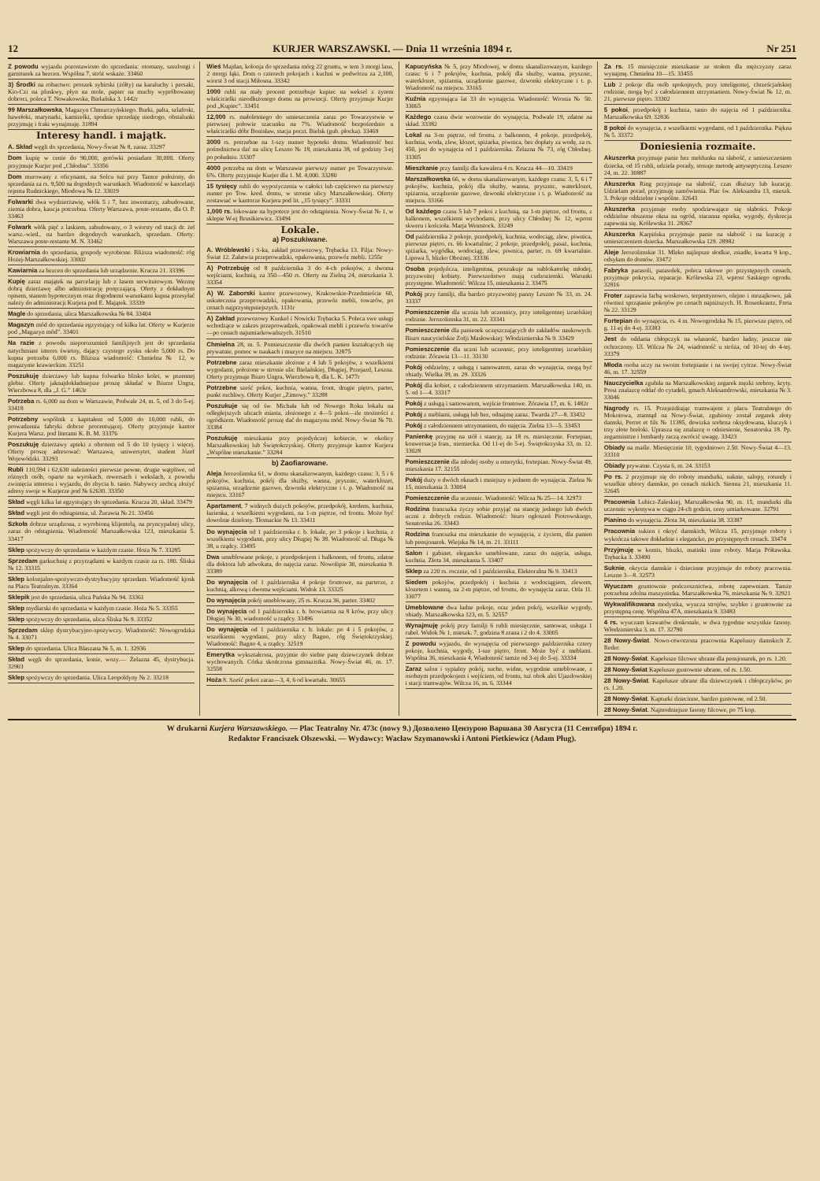12 KURJER WARSZAWSKI. — Dnia 11 września 1894 r. Nr 251
Z powodu wyjazdu pozostawiono do sprzedania: otomany, szezlongi i garniturek za bezcen. Wspólna 7, stróż wskaże. 33460
3) Środki na robactwo: proszek sybirski (żółty) na karaluchy i persaki, Kio-Czi na pluskwy, płyn na mole, papier na muchy wypróbowanej dobroci, poleca T. Nowakowska, Bielańska 3. 1442r
99 Marszałkowska, Magazyn Chmurczyńskiego. Burki, palta, szlafroki, hawełoki, marynarki, kamizelki, spodnie sprzedaję niedrogo, obstalunki przyjmuję i fraki wynajmuję. 31894
Interesy handl. i majątk.
A. Skład węgli do sprzedania, Nowy-Świat № 8, zaraz. 33297
Dom kupię w cenie do 90,000, gotówki posiadam 30,000. Oferty przyjmuje Kurjer pod „Chłodna”. 33356
Dom murowany z oficynami, na Solcu tuż przy Tamce położony, do sprzedania za rs. 9,500 na dogodnych warunkach. Wiadomość w kancelarji rejenta Rudnickiego, Miodowa № 12. 33019
Folwarki dwa wydzierżawię, włók 5 i 7, bez inwentarzy, zabudowane, ziemia dobra, kaucja potrzebna. Oferty Warszawa, poste-restante, dla O. P. 33463
Folwark włók pięć z laskiem, zabudowany, o 3 wiorsty od stacji dr. żel warsz.-wied., na bardzo dogodnych warunkach, sprzedam. Oferty: Warszawa poste-restante M. N. 33462
Krowiarnia do sprzedania, gospody wyrobione. Bliższa wiadomość: róg Hożej-Marszałkowskiej. 33002
Kawiarnia za bezcen do sprzedania lub urządzenie. Krucza 21. 33396
Kupię zaraz majątek na parcelację lub z lasem serwitutowym. Wezmę dobrą dzierżawę albo administrację poręczającą. Oferty z dokładnym opisem, stanem hypotecznym oraz dogodnemi warunkami kupna przesyłać należy do administracji Kurjera pod E. Majątek. 33339
Magle do sprzedania, ulica Marszałkowska № 84. 33404
Magazyn mód do sprzedania egzystujący od kilku lat. Oferty w Kurjerze pod „Magazyn mód”. 33401
Na razie z powodu nieporozumień familijnych jest do sprzedania natychmiast interes świetny, dający czystego zysku około 5,000 rs. Do kupna potrzeba 6,000 rs. Bliższa wiadomość: Chmielna № 12, w magazynie krawieckim. 33251
Poszukuję dzierżawy lub kupna folwarku blisko kolei, w pszennej glebie. Oferty jaknajdokładniejsze proszę składać w Biurze Ungra, Wierzbowa 8, dla „J. G.” 1463r
Potrzeba rs. 6,000 na dom w Warszawie, Podwale 24, m. 5, od 3 do 5-ej. 33418
Potrzebny wspólnik z kapitałem od 5,000 do 10,000 rubli, do prowadzenia fabryki dobrze procentującej. Oferty przyjmuje kantor Kurjera Warsz. pod literami K. B. M. 33376
Poszukuję dzierżawy apteki z obrotem od 5 do 10 tysięcy i więcej. Oferty proszę adresować: Warszawa, uniwersytet, student Józef Wojewódzki. 33293
Rubli 110,594 i 62,630 należności pierwsze pewne, drugie wątpliwe, od różnych osób, oparte na wyrokach, rewersach i wekslach, z powodu zwinięcia interesu i wyjazdu, do zbycia b. tanio. Nabywcy zechcą złożyć adresy swoje w Kurjerze pod № 62630. 33350
Skład węgli kilka lat egzystujący do sprzedania. Krucza 20, skład. 33479
Skład węgli jest do odstąpienia, ul. Żurawia № 21. 33456
Szkoła dobrze urządzona, z wyrobioną klijentelą, na pryncypalnej ulicy, zaraz do odstąpienia. Wiadomość Marszałkowska 123, mieszkania 5. 33417
Sklep spożywczy do sprzedania w każdym czasie. Hoża № 7. 33285
Sprzedam garkuchnię z przyrządami w każdym czasie za rs. 180. Śliska № 12. 33315
Sklep kolonjalno-spożywczo-dystrybucyjny sprzedam. Wiadomość kjosk na Placu Teatralnym. 33364
Sklepik jest do sprzedania, ulica Pańska № 94. 33361
Sklep mydlarski do sprzedania w każdym czasie. Hoża № 5. 33355
Sklep spożywczy do sprzedania, ulica Śliska № 9. 33352
Sprzedam sklep dystrybucyjno-spożywczy. Wiadomość: Nowogrodzka № 4. 33071
Sklep do sprzedania. Ulica Blaszana № 5, m. 1. 32936
Skład węgli do sprzedania, konie, wozy.— Żelazna 45, dystrybucja. 32903
Sklep spożywczy do sprzedania. Ulica Leopoldyny № 2. 33218
Wieś Majdan, kolonja do sprzedania mórg 22 gruntu, w tem 3 morgi lasu, 2 morgi łąki. Dom o czterech pokojach i kuchni w podwórzu za 2,100, wiorst 3 od stacji Miłosna. 33342
1000 rubli na mały procent potrzebuje kupiec na weksel z żyrem właścicielki nieodłużonego domu na prowincji. Oferty przyjmuje Kurjer pod „Kupiec”. 33451
12,000 rs. małoletniego do umieszczenia zaraz po Towarzystwie w pierwszej połowie szacunku na 7%. Wiadomość bezpośrednio u właścicielki dóbr Bonisław, stacja poczt. Bielsk (gub. płocka). 33469
3000 rs. potrzebne na 1-szy numer hypoteki domu. Wiadomość bez pośrednictwa dać na ulicę Leszno № 18, mieszkania 38, od godziny 3-ej po południu. 33307
4000 potrzeba na dom w Warszawie pierwszy numer po Towarzystwie. 6%. Oferty przyjmuje Kurjer dla 1. M. 4,000. 33280
15 tysięcy rubli do wypożyczenia w całości lub częściowo na pierwszy numer po Tow. kred. domu, w stronie ulicy Marszałkowskiej. Oferty zostawiać w kantorze Kurjera pod lit. „15 tysięcy”. 33331
1,000 rs. lokowane na hypotece jest do odstąpienia. Nowy-Świat № 1, w sklepie W-ej Brusikiewicz. 33494
Lokale.
a) Poszukiwane.
A. Wróblewski i S-ka, zakład przewozowy, Trębacka 13. Filja: Nowy-Świat 12. Załatwia przeprowadzki, opakowania, przewóz mebli. 1255r
A) Potrzebuję od 8 października 3 do 4-ch pokojów, z dwoma wejściami, kuchnią, za 350—450 rs. Oferty na Zielną 24, mieszkania 3. 33354
A) W. Zaborski kantor przewozowy, Krakowskie-Przedmieście 60, uskutecznia przeprowadzki, opakowania, przewóz mebli, towarów, po cenach najprzystępniejszych. 1131r
A) Zakład przewozowy Kunkel i Nowicki Trębacka 5. Poleca swe usługi wchodzące w zakres przeprowadzek, opakowań mebli i przewóz towarów—po cenach najumiarkowańszych. 31510
Chmielna 28, m. 5. Pomieszczenie dla dwóch panien kształcących się prywatnie, pomoc w naukach i muzyce na miejscu. 32875
Potrzebne zaraz mieszkanie złożone z 4 lub 5 pokojów, z wszelkiemi wygodami, położone w stronie ulic Bielańskiej, Długiej, Przejazd, Leszna. Oferty przyjmuje Biuro Ungra, Wierzbowa 8, dla L. K. 1477r
Potrzebne sześć pokoi, kuchnia, wanna, front, drugie piętro, parter, punkt ruchliwy. Oferty Kurjer „Zimowy.” 33288
Poszukuje się od św. Michała lub od Nowego Roku lokalu na odległejszych ulicach miasta, złożonego z 4—5 pokoi—ile możności z ogródkiem. Wiadomość proszę dać do magazynu mód. Nowy-Świat № 70. 33384
Poszukuję mieszkania przy pojedyńczej kobiecie, w okolicy Marszałkowskiej lub Świętokrzyskiej. Oferty przyjmuje kantor Kurjera „Wspólne mieszkanie.” 33284
b) Zaofiarowane.
Aleja Jerozolimska 61, w domu skanalizowanym, każdego czasu: 3, 5 i 6 pokojów, kuchnia, pokój dla służby, wanna, prysznic, waterklozet, spiżarnia, urządzenie gazowe, dzwonki elektryczne i t. p. Wiadomość na miejscu. 33167
Apartament, 7 widnych dużych pokojów, przedpokój, kredens, kuchnia, łazienka, z wszelkiemi wygodami, na 1-m piętrze, od frontu. Może być dowolnie dzielony. Tłomackie № 13. 33411
Do wynajęcia od 1 października r. b. lokale, po 3 pokoje i kuchnia, z wszelkiemi wygodami, przy ulicy Długiej № 38. Wiadomość ul. Długa № 38, u rządcy. 33495
Dwa umeblowane pokoje, z przedpokojem i balkonem, od frontu, zdatne dla doktora lub adwokata, do najęcia zaraz. Nowolipie 30, mieszkania 9. 33389
Do wynajęcia od 1 października 4 pokoje frontowe, na parterze, z kuchnią, alkową i dwoma wejściami. Widok 13. 33325
Do wynajęcia pokój umeblowany, 25 rs. Krucza 36, parter. 33402
Do wynajęcia od 1 października r. b. browiarnia na 8 krów, przy ulicy Długiej № 30, wiadomość u rządcy. 33496
Do wynajęcia od 1 października r. b. lokale: po 4 i 5 pokojów, z wszelkiemi wygodami, przy ulicy Bagno, róg Świętokrzyskiej. Wiadomość: Bagno 4, u rządcy. 32519
Emerytka wykształcona, przyjmie do siebie parę dziewczynek dobrze wychowanych. Córka skończona gimnazistka. Nowy-Świat 46, m. 17. 32558
Hoża 8. Sześć pokoi zaraz—3, 4, 6 od kwartału. 30655
Kapucyńska № 5, przy Miodowej, w domu skanalizowanym, każdego czasu: 6 i 7 pokojów, kuchnia, pokój dla służby, wanna, prysznic, waterklozet, spiżarnia, urządzenie gazowe, dzwonki elektryczne i t. p. Wiadomość na miejscu. 33165
Kuźnia egzystująca lat 33 do wynajęcia. Wiadomość: Wronia № 50. 33065
Każdego czasu dwie wozownie do wynajęcia, Podwale 19, zdatne na skład. 33382
Lokal na 3-m piętrze, od frontu, z balkonem, 4 pokoje, przedpokój, kuchnia, woda, zlew, klozet, spiżarka, piwnica, bez dopłaty za wodę, za rs. 450, jest do wynajęcia od 1 października. Żelazna № 73, róg Chłodnej. 33305
Mieszkanie przy familji dla kawalera 4 rs. Krucza 44—10. 33419
Marszałkowska 66, w domu skanalizowanym, każdego czasu: 3, 5, 6 i 7 pokojów, kuchnia, pokój dla służby, wanna, prysznic, waterklozet, spiżarnia, urządzenie gazowe, dzwonki elektryczne i t. p. Wiadomość na miejscu. 33166
Od każdego czasu 5 lub 7 pokoi z kuchnią, na 1-m piętrze, od frontu, z balkonem, wszelkiemi wychodami, przy ulicy Chłodnej № 12, wprost skweru i kościoła. Marja Weinstock. 33249
Od października 2 pokoje, przedpokój, kuchnia, wodociąg, zlew, piwnica, pierwsze piętro, rs. 66 kwartalnie; 2 pokoje, przedpokój, pasaż, kuchnia, spiżarka, wygódka, wodociąg, zlew, piwnica, parter, rs. 69 kwartalnie. Lipowa 5, blizko Obożnej. 33336
Osoba pojedyńcza, inteligentna, poszukuje na sublokatorkę młodej, przyzwoitej kobiety. Pierwszeństwo mają cudzoziemki. Warunki przystępne. Wiadomość: Wilcza 15, mieszkania 2. 33475
Pokój przy familji, dla bardzo przyzwoitej panny Leszno № 33, m. 24. 33337
Pomieszczenie dla ucznia lub uczennicy, przy inteligentnej izraelskiej rodzinie. Jerozolimska 31, m. 22. 33341
Pomieszczenie dla panienek uczęszczających do zakładów naukowych. Biuro naucycielskie Zofji Masłowskiej: Włodzimierska № 9. 33429
Pomieszczenie dla uczni lub uczennic, przy inteligentnej izraelskiej rodzinie. Zórawia 13—11. 33130
Pokój oddzielny, z usługą i samowarem, zaraz do wynajęcia, mogą być obiady. Wielka 39, m. 29. 33326
Pokój dla kobiet, z całodziennem utrzymaniem. Marszałkowska 140, m. 5. od 1—4. 33317
Pokój z usługą i samowarem, wejście frontowe. Zórawia 17, m. 6. 1482r
Pokój z meblami, usługą lub bez, odnajmę zaraz. Twarda 27—8. 33432
Pokój z całodziennem utrzymaniem, do najęcia. Zielna 13—5. 33453
Panienkę przyjmę na stół i stancję, za 18 rs. miesięcznie. Fortepian, konwersacja fran., niemiecka. Od 11-ej do 5-ej. Świętokrzyska 33, m. 12. 33028
Pomieszczenie dla młodej osoby u emerytki, fortepian. Nowy-Świat 49, mieszkania 17. 32155
Pokój duży o dwóch oknach i mniejszy o jednem do wynajęcia. Zielna № 15, mieszkania 3. 33004
Pomieszczenie dla uczennic. Wiadomość: Wilcza № 25—14. 32973
Rodzina francuzka życzy sobie przyjąć na stancję jednego lub dwóch uczni z dobrych rodzin. Wiadomość: biuro ogłoszeń Piotrowskiego, Senatorska 26. 33443
Rodzina francuzka ma mieszkanie do wynajęcia, z życiem, dla panien lub pensjonarek. Wiejska № 14, m. 21. 33111
Salon i gabinet, elegancko umeblowane, zaraz do najęcia, usługa, kuchnia. Złota 34, mieszkania 5. 33407
Sklep za 220 rs. rocznie, od 1 października, Elektoralna № 9. 33413
Siedem pokojów, przedpokój i kuchnia z wodociągiem, zlewem, klozetem i wanną, na 2-m piętrze, od frontu, do wynajęcia zaraz. Orla 11. 33077
Umeblowane dwa ładne pokoje, oraz jeden pokój, wszelkie wygody, obiady. Marszałkowska 123, m. 5. 32557
Wynajmuję pokój przy familji 6 rubli miesięcznie, samowar, usługa 1 rubel. Widok № 1, mieszk. 7, godzina 8 zrana i 2 do 4. 33005
Z powodu wyjazdu, do wynajęcia od pierwszego października cztery pokoje, kuchnia, wygody, 1-sze piętro, front. Może być z meblami. Wspólna 36, mieszkania 4, Wiadomość tamże od 3-ej do 5-ej. 33334
Zaraz salon i sypialny pokój, suche, widne, wygodnie umeblowane, z osobnym przedpokojem i wejściem, od frontu, tuż obok alei Ujazdowskiej i stacji tramwajów. Wilcza 16, m. 6. 33344
Za rs. 15 miesięcznie mieszkanie ze stołem dla mężczyzny zaraz wynajmę. Chmielna 10—15. 33455
Lub 2 pokoje dla osób spokojnych, przy inteligentej, chrześcjańskiej rodzinie, mogą być z całodziennem utrzymaniem. Nowy-Świat № 12, m. 21, pierwsze piętro. 33302
5 pokoi, przedpokój i kuchnia, tanio do najęcia od 1 października. Marszałkowska 69. 32836
8 pokoi do wynajęcia, z wszelkiemi wygodami, od 1 października. Piękna № 5. 33372
Doniesienia rozmaite.
Akuszerka przyjmuje panie bez meldunku na słabość, z umieszczeniem dziecka, od 15 rubli, udziela porady, stosuje metodę antyseptyczną. Leszno 24, m. 22. 30887
Akuszerka Ring przyjmuje na słabość, czas dłuższy lub kurację. Udzielam porad, przyjmuję zamówienia. Plac św. Aleksandra 13, mieszk. 3. Pokoje oddzielne i wspólne. 32643
Akuszerka przyjmuje osoby spodziewające się słabości. Pokoje oddzielne obszerne okna na ogród, staranna opieka, wygody, dyskrecja zapewnia się. Królewska 31. 28367
Akuszerka Karpińska przyjmuje panie na słabość i na kurację z umieszczeniem dziecka. Marszałkowska 129. 28982
Aleje Jerozolimskie 31. Mleko najlepsze słodkie, zsiadłe, kwarta 9 kop., odsyłam do domów. 33472
Fabryka parasoli, parasolek, poleca takowe po przystępnych cenach, przyjmuje pokrycia, reparacje. Królewska 23, wprost Saskiego ogrodu. 32816
Froter zaprawia farbą woskowo, terpentynowo, olejno i mozajkowo, jak również sprzątanie pokojów po cenach najniższych. H. Rosenkrantz, Freta № 22. 33129
Fortepian do wynajęcia, rs. 4 m. Nowogrodzka № 15, pierwsze piętro, od g. 11-ej do 4-ej. 33383
Jest do oddania chłopczyk na własność, bardzo ładny, jeszcze nie ochrzczony. Ul. Wilcza № 24, wiadomość u stróża, od 10-tej do 4-tej. 33379
Młoda osoba uczy na swoim fortepianie i na swojej cytrze. Nowy-Świat 46, m. 17. 32559
Nauczycielka zgubiła na Marszałkowskiej zegarek męzki srebrny, kryty. Prosi znalazcę oddać do cytadeli, gmach Aleksandrowski, mieszkania № 3. 33046
Nagrody rs. 15. Przejeżdżając tramwajem z placu Teatralnego do Mokotowa, ztamtąd na Nowy-Świat, zgubiony został zegarek złoty damski, Perret et fils № 11385, dewizka srebrna oksydowana, kluczyk i trzy złote breloki. Uprasza się znalazcę o odniesienie, Senatorska 18. Pp. zegarmistrze i lombardy raczą zwrócić uwagę. 33423
Obiady na maśle. Miesięcznie 10, tygodniowo 2.50. Nowy-Świat 4—13. 33310
Obiady prywatne. Czysta 6, m. 24. 33153
Po rs. 2 przyjmuje się do roboty mundurki, suknie, salopy, rotundy i wszelkie ubiory damskie, po cenach nizkich. Sienna 21, mieszkania 11. 32645
Pracownia Lubicz-Zaleskiej, Marszałkowska 90, m. 15, mundurki dla uczennic wykonywa w ciągu 24-ch godzin, ceny umiarkowane. 32791
Pianino do wynajęcia. Złota 34, mieszkania 38. 33387
Pracownia sukien i okryć damskich, Wilcza 15, przyjmuje roboty i wykończa takowe dokładnie i elegancko, po przystępnych cenach. 33474
Przyjmuję w komis, bluzki, matinki inne roboty. Marja Półtawska. Trębacka 3. 33490
Suknie, okrycia damskie i dziecinne przyjmuje do roboty pracownia. Leszno 3—8. 32573
Wyuczam gruntownie pończosznictwa, robotę zapewniam. Tamże potrzebna zdolna maszynistka. Marszałkowska 76, mieszkania № 9. 32921
Wykwalifikowana modystka, wyucza strojów, szybko i gruntownie za przystępną cenę. Wspólna 47A, mieszkania 9. 33483
4 rs. wyuczam krawatów doskonale, w dwa tygodnie wszystkie fasony. Włodzimierska 3, m. 17. 32790
28 Nowy-Świat. Nowo-otworzona pracownia Kapeluszy damskich Z. Reder.
28 Nowy-Świat. Kapelusze filcowe ubrane dla pensjonarek, po rs. 1.20.
28 Nowy-Świat Kapelusze gustownie ubrane, od rs. 1.50.
28 Nowy-Świat. Kapelusze ubrane dla dziewczynek i chłopczyków, po rs. 1.20.
28 Nowy-Świat. Kapturki dziecinne, bardzo gustowne, od 2.50.
28 Nowy-Świat. Najmodniejsze fasony filcowe, po 75 kop.
W drukarni Kurjera Warszawskiego. — Plac Teatralny Nr. 473c (nowy 9.) Дозволено Цензурою Варшава 30 Августа (11 Сентября) 1894 г.
Redaktor Franciszek Olszewski. — Wydawcy: Wacław Szymanowski i Antoni Pietkiewicz (Adam Pług).